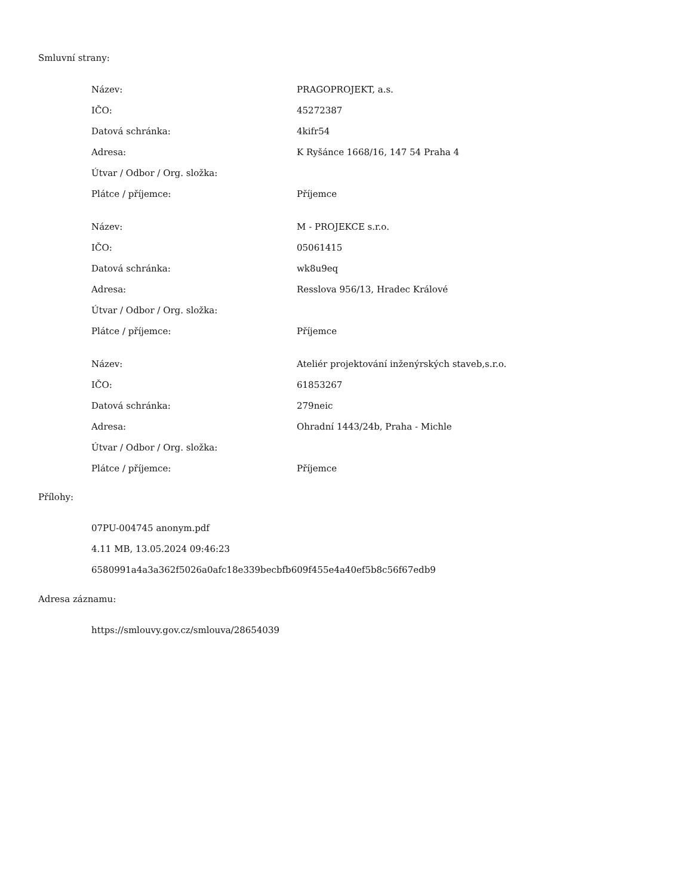Smluvní strany:
| Název: | PRAGOPROJEKT, a.s. |
| IČO: | 45272387 |
| Datová schránka: | 4kifr54 |
| Adresa: | K Ryšánce 1668/16, 147 54 Praha 4 |
| Útvar / Odbor / Org. složka: | |
| Plátce / příjemce: | Příjemce |
| Název: | M - PROJEKCE s.r.o. |
| IČO: | 05061415 |
| Datová schránka: | wk8u9eq |
| Adresa: | Resslova 956/13, Hradec Králové |
| Útvar / Odbor / Org. složka: | |
| Plátce / příjemce: | Příjemce |
| Název: | Ateliér projektování inženýrských staveb,s.r.o. |
| IČO: | 61853267 |
| Datová schránka: | 279neic |
| Adresa: | Ohradní 1443/24b, Praha - Michle |
| Útvar / Odbor / Org. složka: | |
| Plátce / příjemce: | Příjemce |
Přílohy:
07PU-004745 anonym.pdf
4.11 MB, 13.05.2024 09:46:23
6580991a4a3a362f5026a0afc18e339becbfb609f455e4a40ef5b8c56f67edb9
Adresa záznamu:
https://smlouvy.gov.cz/smlouva/28654039